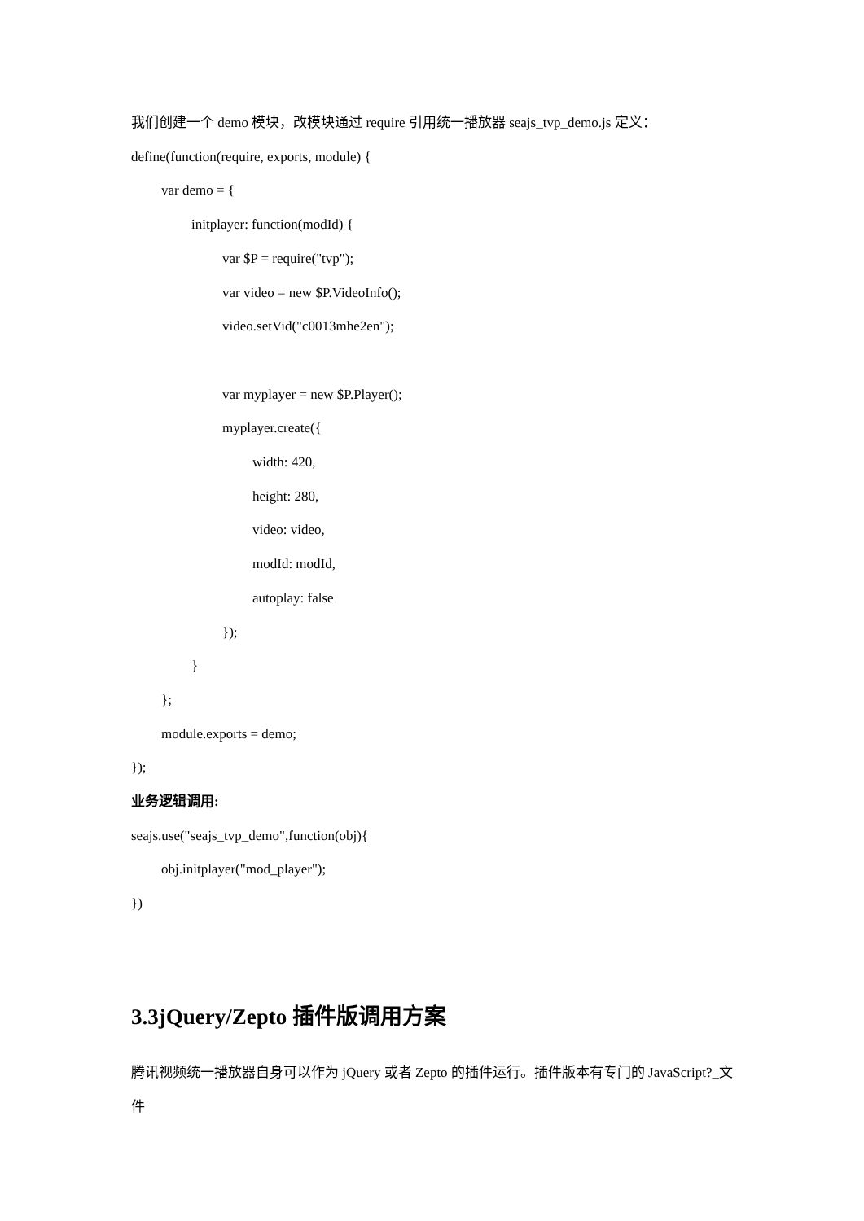我们创建一个 demo 模块，改模块通过 require 引用统一播放器 seajs_tvp_demo.js 定义：
define(function(require, exports, module) {
var demo = {
initplayer: function(modId) {
var $P = require("tvp");
var video = new $P.VideoInfo();
video.setVid("c0013mhe2en");
var myplayer = new $P.Player();
myplayer.create({
width: 420,
height: 280,
video: video,
modId: modId,
autoplay: false
});
}
};
module.exports = demo;
});
业务逻辑调用:
seajs.use("seajs_tvp_demo",function(obj){
obj.initplayer("mod_player");
})
3.3jQuery/Zepto 插件版调用方案
腾讯视频统一播放器自身可以作为 jQuery 或者 Zepto 的插件运行。插件版本有专门的 JavaScript?_文件